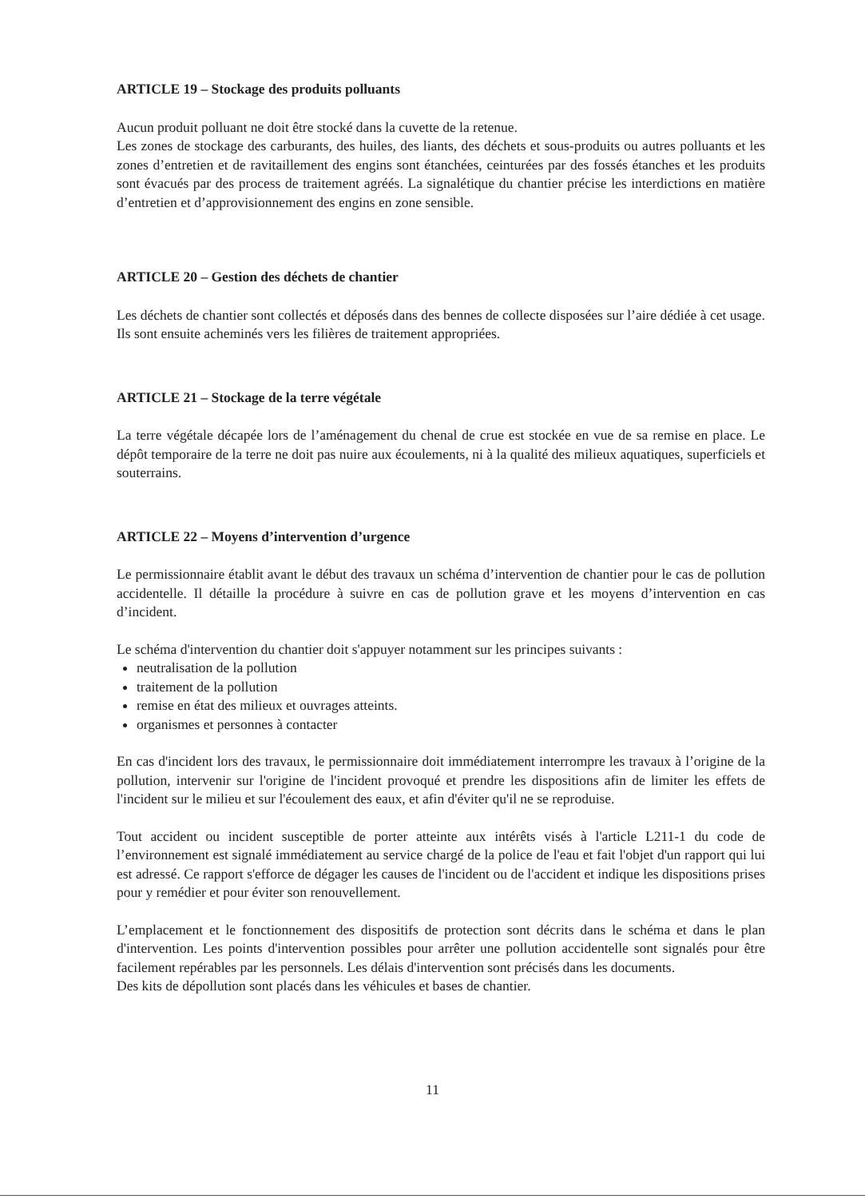ARTICLE 19 – Stockage des produits polluants
Aucun produit polluant ne doit être stocké dans la cuvette de la retenue.
Les zones de stockage des carburants, des huiles, des liants, des déchets et sous-produits ou autres polluants et les zones d’entretien et de ravitaillement des engins sont étanchées, ceinturées par des fossés étanches et les produits sont évacués par des process de traitement agréés. La signalétique du chantier précise les interdictions en matière d’entretien et d’approvisionnement des engins en zone sensible.
ARTICLE 20 – Gestion des déchets de chantier
Les déchets de chantier sont collectés et déposés dans des bennes de collecte disposées sur l’aire dédiée à cet usage. Ils sont ensuite acheminés vers les filières de traitement appropriées.
ARTICLE 21 – Stockage de la terre végétale
La terre végétale décapée lors de l’aménagement du chenal de crue est stockée en vue de sa remise en place. Le dépôt temporaire de la terre ne doit pas nuire aux écoulements, ni à la qualité des milieux aquatiques, superficiels et souterrains.
ARTICLE 22 – Moyens d’intervention d’urgence
Le permissionnaire établit avant le début des travaux un schéma d’intervention de chantier pour le cas de pollution accidentelle. Il détaille la procédure à suivre en cas de pollution grave et les moyens d’intervention en cas d’incident.
Le schéma d'intervention du chantier doit s'appuyer notamment sur les principes suivants :
neutralisation de la pollution
traitement de la pollution
remise en état des milieux et ouvrages atteints.
organismes et personnes à contacter
En cas d'incident lors des travaux, le permissionnaire doit immédiatement interrompre les travaux à l’origine de la pollution, intervenir sur l'origine de l'incident provoqué et prendre les dispositions afin de limiter les effets de l'incident sur le milieu et sur l'écoulement des eaux, et afin d'éviter qu'il ne se reproduise.
Tout accident ou incident susceptible de porter atteinte aux intérêts visés à l'article L211-1 du code de l’environnement est signalé immédiatement au service chargé de la police de l'eau et fait l'objet d'un rapport qui lui est adressé. Ce rapport s'efforce de dégager les causes de l'incident ou de l'accident et indique les dispositions prises pour y remédier et pour éviter son renouvellement.
L’emplacement et le fonctionnement des dispositifs de protection sont décrits dans le schéma et dans le plan d'intervention. Les points d'intervention possibles pour arrêter une pollution accidentelle sont signalés pour être facilement repérables par les personnels. Les délais d'intervention sont précisés dans les documents.
Des kits de dépollution sont placés dans les véhicules et bases de chantier.
11